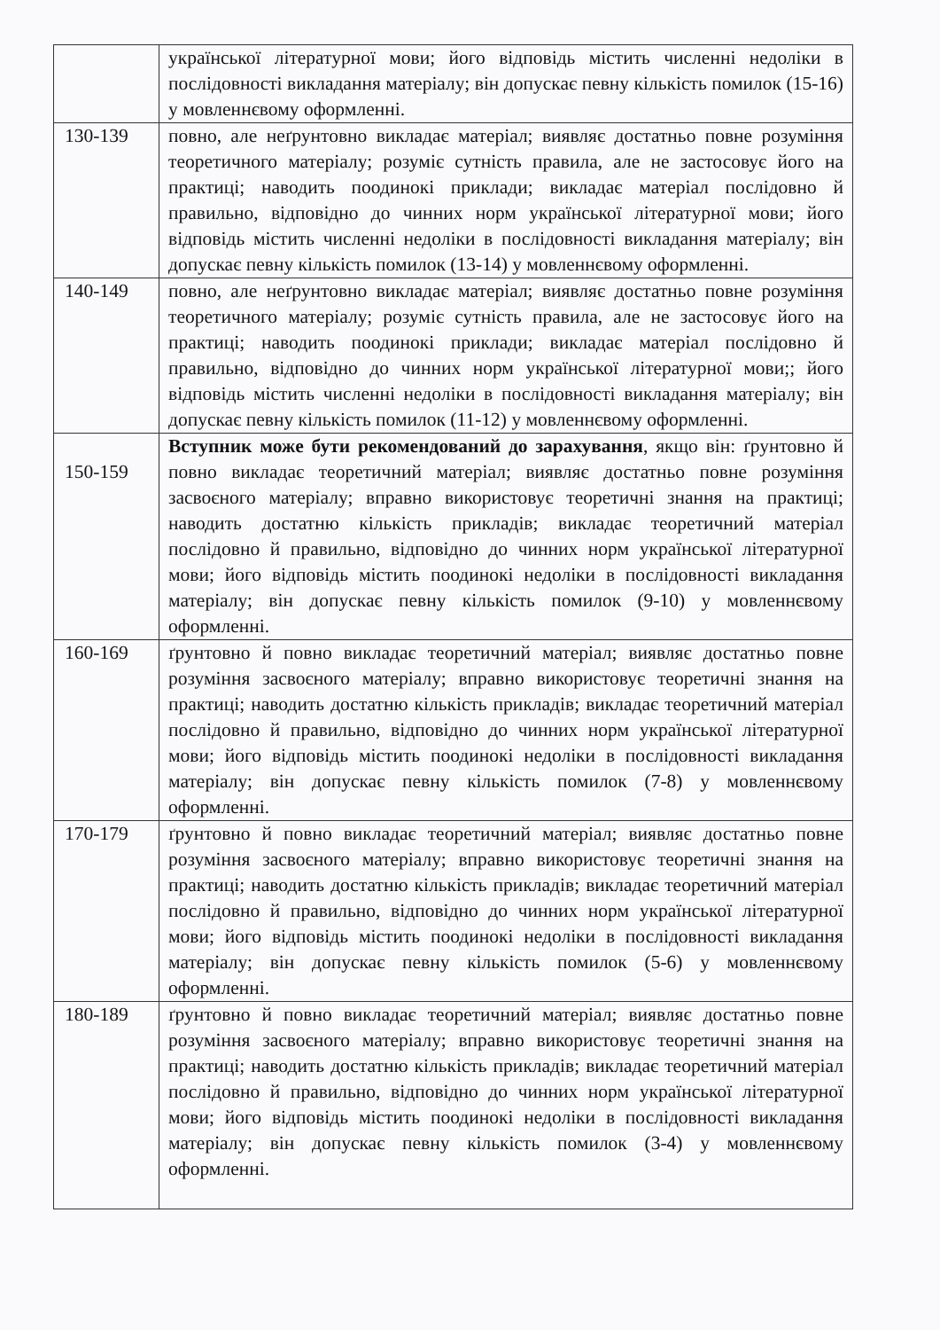| | української літературної мови; його відповідь містить численні недоліки в послідовності викладання матеріалу; він допускає певну кількість помилок (15-16) у мовленнєвому оформленні. |
| 130-139 | повно, але неґрунтовно викладає матеріал; виявляє достатньо повне розуміння теоретичного матеріалу; розуміє сутність правила, але не застосовує його на практиці; наводить поодинокі приклади; викладає матеріал послідовно й правильно, відповідно до чинних норм української літературної мови; його відповідь містить численні недоліки в послідовності викладання матеріалу; він допускає певну кількість помилок (13-14) у мовленнєвому оформленні. |
| 140-149 | повно, але неґрунтовно викладає матеріал; виявляє достатньо повне розуміння теоретичного матеріалу; розуміє сутність правила, але не застосовує його на практиці; наводить поодинокі приклади; викладає матеріал послідовно й правильно, відповідно до чинних норм української літературної мови;; його відповідь містить численні недоліки в послідовності викладання матеріалу; він допускає певну кількість помилок (11-12) у мовленнєвому оформленні. |
| 150-159 | Вступник може бути рекомендований до зарахування , якщо він: ґрунтовно й повно викладає теоретичний матеріал; виявляє достатньо повне розуміння засвоєного матеріалу; вправно використовує теоретичні знання на практиці; наводить достатню кількість прикладів; викладає теоретичний матеріал послідовно й правильно, відповідно до чинних норм української літературної мови; його відповідь містить поодинокі недоліки в послідовності викладання матеріалу; він допускає певну кількість помилок (9-10) у мовленнєвому оформленні. |
| 160-169 | ґрунтовно й повно викладає теоретичний матеріал; виявляє достатньо повне розуміння засвоєного матеріалу; вправно використовує теоретичні знання на практиці; наводить достатню кількість прикладів; викладає теоретичний матеріал послідовно й правильно, відповідно до чинних норм української літературної мови; його відповідь містить поодинокі недоліки в послідовності викладання матеріалу; він допускає певну кількість помилок (7-8) у мовленнєвому оформленні. |
| 170-179 | ґрунтовно й повно викладає теоретичний матеріал; виявляє достатньо повне розуміння засвоєного матеріалу; вправно використовує теоретичні знання на практиці; наводить достатню кількість прикладів; викладає теоретичний матеріал послідовно й правильно, відповідно до чинних норм української літературної мови; його відповідь містить поодинокі недоліки в послідовності викладання матеріалу; він допускає певну кількість помилок (5-6) у мовленнєвому оформленні. |
| 180-189 | ґрунтовно й повно викладає теоретичний матеріал; виявляє достатньо повне розуміння засвоєного матеріалу; вправно використовує теоретичні знання на практиці; наводить достатню кількість прикладів; викладає теоретичний матеріал послідовно й правильно, відповідно до чинних норм української літературної мови; його відповідь містить поодинокі недоліки в послідовності викладання матеріалу; він допускає певну кількість помилок (3-4) у мовленнєвому оформленні. |